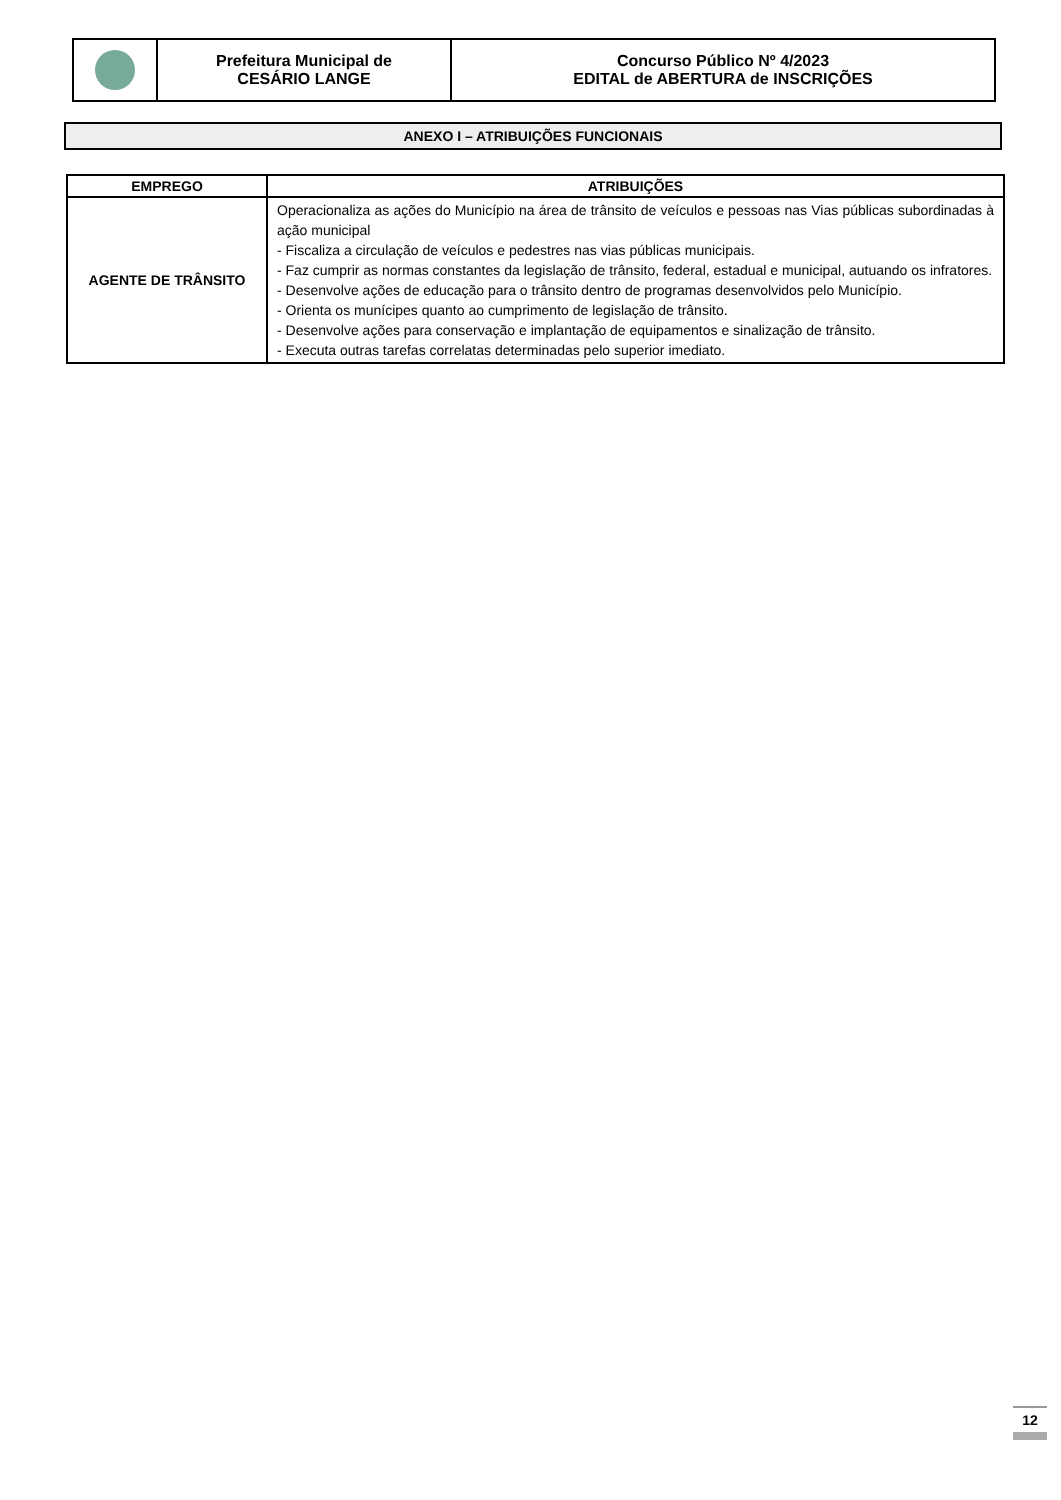| | Prefeitura Municipal de CESÁRIO LANGE | Concurso Público Nº 4/2023 EDITAL de ABERTURA de INSCRIÇÕES |
ANEXO I – ATRIBUIÇÕES FUNCIONAIS
| EMPREGO | ATRIBUIÇÕES |
| --- | --- |
| AGENTE DE TRÂNSITO | Operacionaliza as ações do Município na área de trânsito de veículos e pessoas nas Vias públicas subordinadas à ação municipal - Fiscaliza a circulação de veículos e pedestres nas vias públicas municipais. - Faz cumprir as normas constantes da legislação de trânsito, federal, estadual e municipal, autuando os infratores. - Desenvolve ações de educação para o trânsito dentro de programas desenvolvidos pelo Município. - Orienta os munícipes quanto ao cumprimento de legislação de trânsito. - Desenvolve ações para conservação e implantação de equipamentos e sinalização de trânsito. - Executa outras tarefas correlatas determinadas pelo superior imediato. |
12